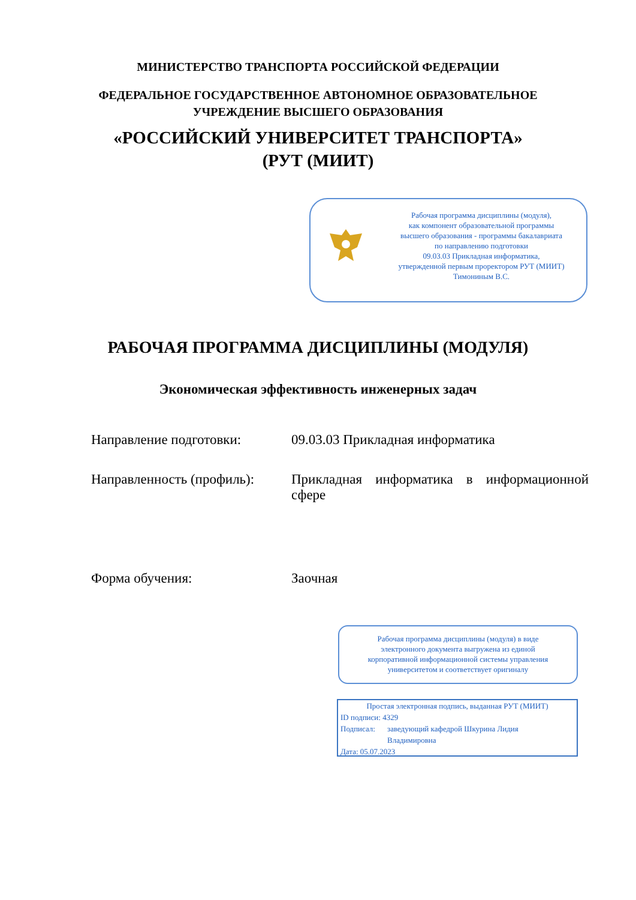МИНИСТЕРСТВО ТРАНСПОРТА РОССИЙСКОЙ ФЕДЕРАЦИИ
ФЕДЕРАЛЬНОЕ ГОСУДАРСТВЕННОЕ АВТОНОМНОЕ ОБРАЗОВАТЕЛЬНОЕ
УЧРЕЖДЕНИЕ ВЫСШЕГО ОБРАЗОВАНИЯ
«РОССИЙСКИЙ УНИВЕРСИТЕТ ТРАНСПОРТА»
(РУТ (МИИТ)
Рабочая программа дисциплины (модуля),
как компонент образовательной программы
высшего образования - программы бакалавриата
по направлению подготовки
09.03.03 Прикладная информатика,
утвержденной первым проректором РУТ (МИИТ)
Тимониным В.С.
РАБОЧАЯ ПРОГРАММА ДИСЦИПЛИНЫ (МОДУЛЯ)
Экономическая эффективность инженерных задач
Направление подготовки: 09.03.03 Прикладная информатика
Направленность (профиль):
Прикладная информатика в информационной сфере
Форма обучения: Заочная
Рабочая программа дисциплины (модуля) в виде
электронного документа выгружена из единой
корпоративной информационной системы управления
университетом и соответствует оригиналу
Простая электронная подпись, выданная РУТ (МИИТ)
ID подписи: 4329
Подписал: заведующий кафедрой Шкурина Лидия
Владимировна
Дата: 05.07.2023